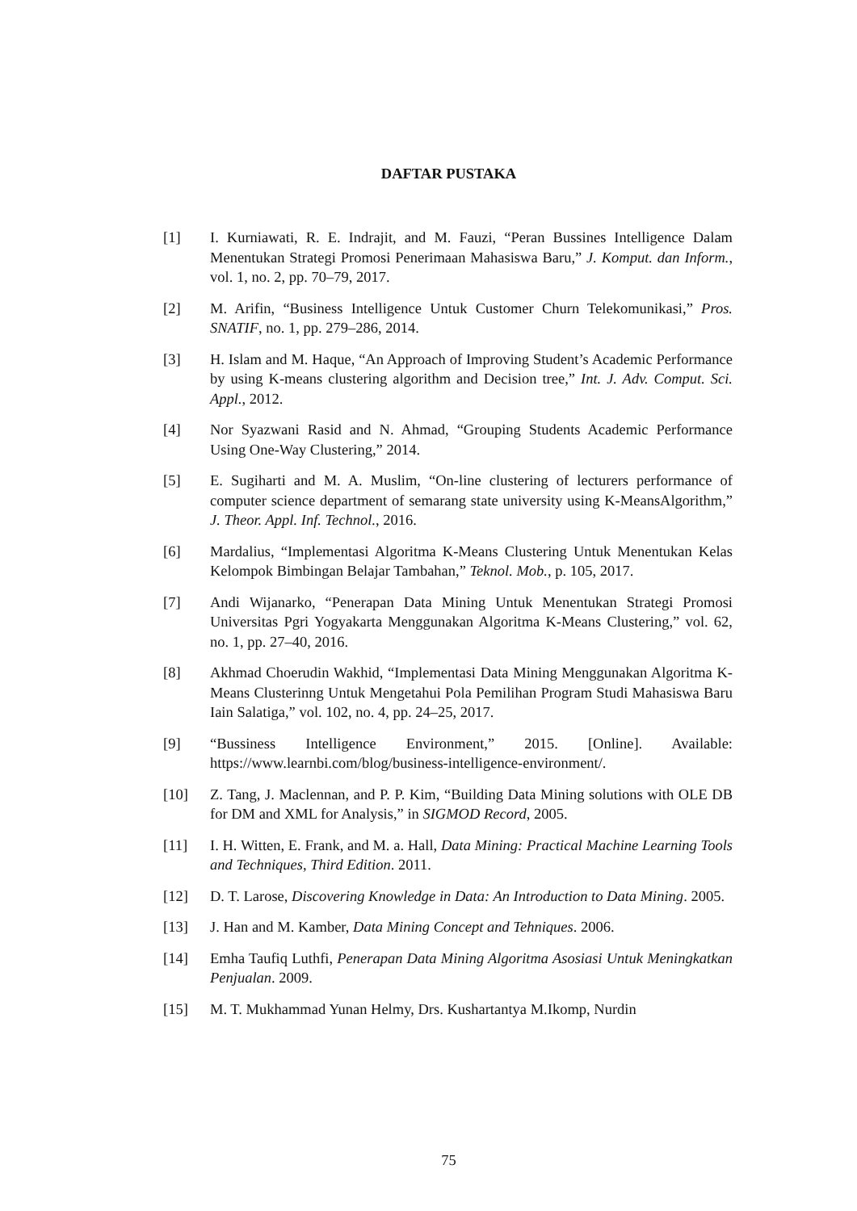DAFTAR PUSTAKA
[1] I. Kurniawati, R. E. Indrajit, and M. Fauzi, “Peran Bussines Intelligence Dalam Menentukan Strategi Promosi Penerimaan Mahasiswa Baru,” J. Komput. dan Inform., vol. 1, no. 2, pp. 70–79, 2017.
[2] M. Arifin, “Business Intelligence Untuk Customer Churn Telekomunikasi,” Pros. SNATIF, no. 1, pp. 279–286, 2014.
[3] H. Islam and M. Haque, “An Approach of Improving Student’s Academic Performance by using K-means clustering algorithm and Decision tree,” Int. J. Adv. Comput. Sci. Appl., 2012.
[4] Nor Syazwani Rasid and N. Ahmad, “Grouping Students Academic Performance Using One-Way Clustering,” 2014.
[5] E. Sugiharti and M. A. Muslim, “On-line clustering of lecturers performance of computer science department of semarang state university using K-MeansAlgorithm,” J. Theor. Appl. Inf. Technol., 2016.
[6] Mardalius, “Implementasi Algoritma K-Means Clustering Untuk Menentukan Kelas Kelompok Bimbingan Belajar Tambahan,” Teknol. Mob., p. 105, 2017.
[7] Andi Wijanarko, “Penerapan Data Mining Untuk Menentukan Strategi Promosi Universitas Pgri Yogyakarta Menggunakan Algoritma K-Means Clustering,” vol. 62, no. 1, pp. 27–40, 2016.
[8] Akhmad Choerudin Wakhid, “Implementasi Data Mining Menggunakan Algoritma K- Means Clusterinng Untuk Mengetahui Pola Pemilihan Program Studi Mahasiswa Baru Iain Salatiga,” vol. 102, no. 4, pp. 24–25, 2017.
[9] “Bussiness Intelligence Environment,” 2015. [Online]. Available: https://www.learnbi.com/blog/business-intelligence-environment/.
[10] Z. Tang, J. Maclennan, and P. P. Kim, “Building Data Mining solutions with OLE DB for DM and XML for Analysis,” in SIGMOD Record, 2005.
[11] I. H. Witten, E. Frank, and M. a. Hall, Data Mining: Practical Machine Learning Tools and Techniques, Third Edition. 2011.
[12] D. T. Larose, Discovering Knowledge in Data: An Introduction to Data Mining. 2005.
[13] J. Han and M. Kamber, Data Mining Concept and Tehniques. 2006.
[14] Emha Taufiq Luthfi, Penerapan Data Mining Algoritma Asosiasi Untuk Meningkatkan Penjualan. 2009.
[15] M. T. Mukhammad Yunan Helmy, Drs. Kushartantya M.Ikomp, Nurdin
75